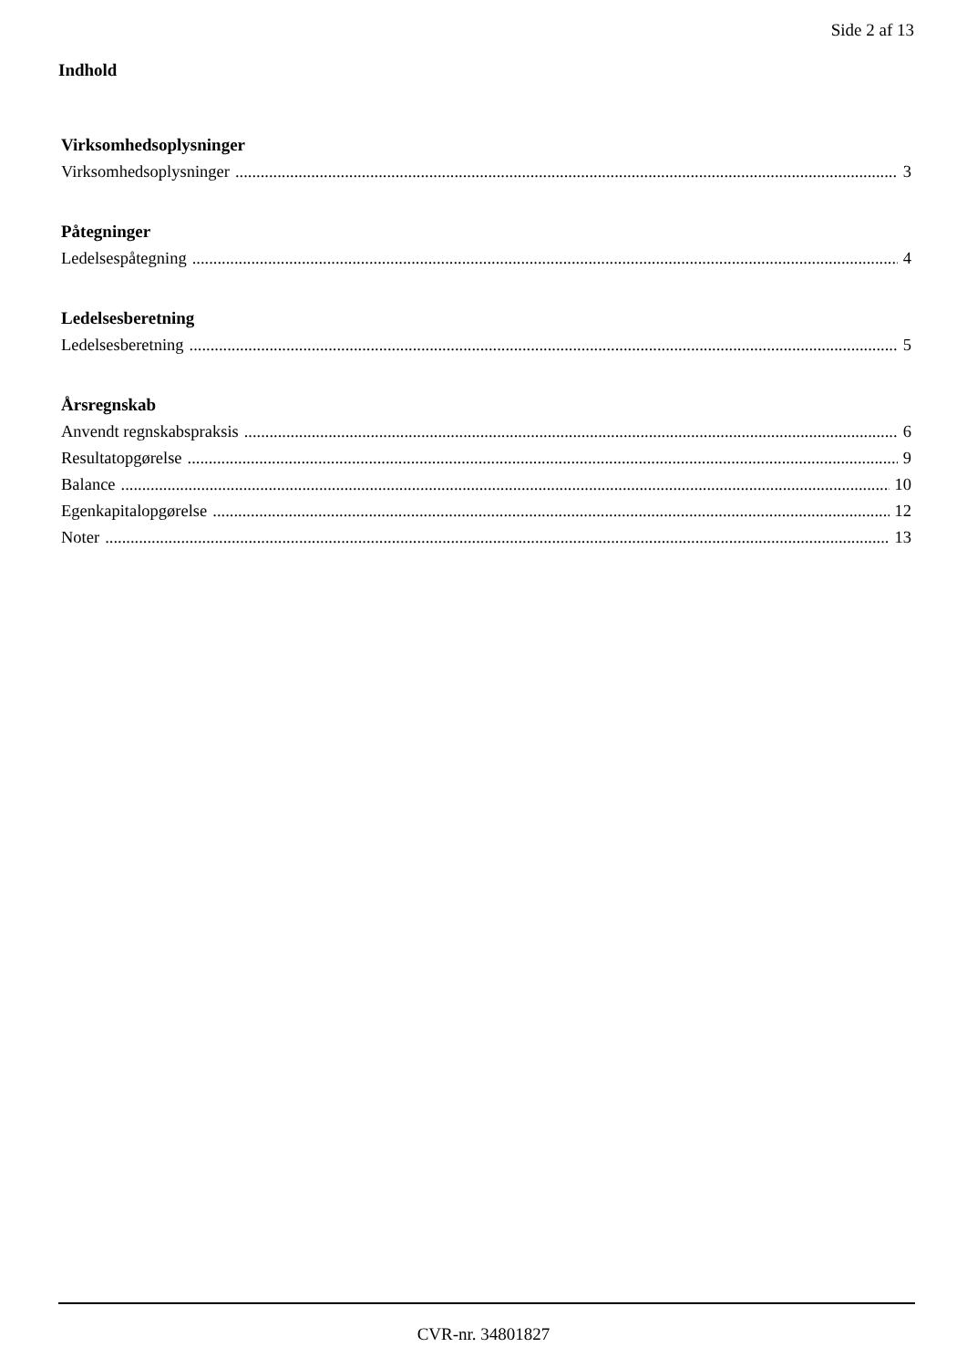Side 2 af 13
Indhold
Virksomhedsoplysninger
Virksomhedsoplysninger 3
Påtegninger
Ledelsespåtegning 4
Ledelsesberetning
Ledelsesberetning 5
Årsregnskab
Anvendt regnskabspraksis 6
Resultatopgørelse 9
Balance 10
Egenkapitalopgørelse 12
Noter 13
CVR-nr. 34801827